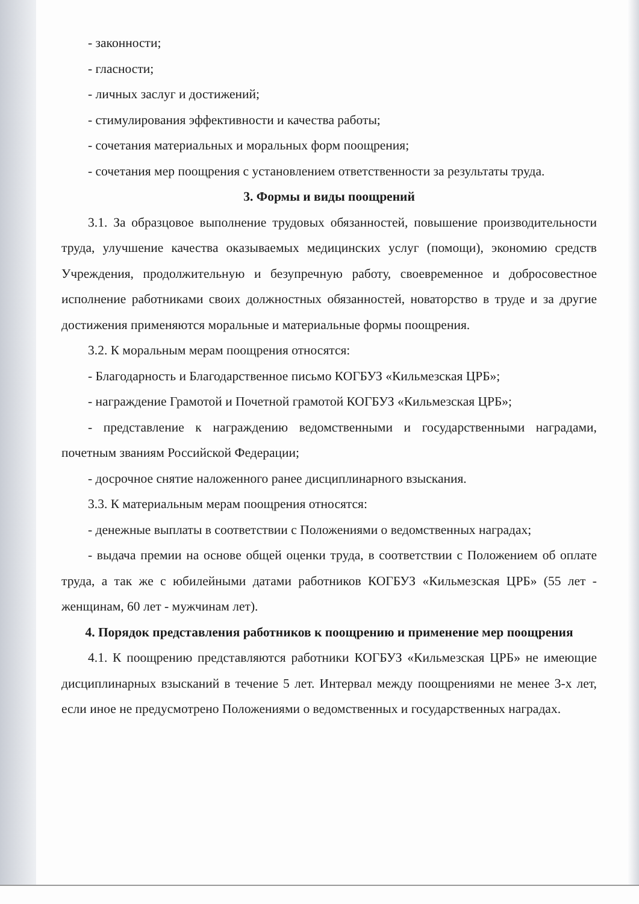- законности;
- гласности;
- личных заслуг и достижений;
- стимулирования эффективности и качества работы;
- сочетания материальных и моральных форм поощрения;
- сочетания мер поощрения с установлением ответственности за результаты труда.
3. Формы и виды поощрений
3.1. За образцовое выполнение трудовых обязанностей, повышение производительности труда, улучшение качества оказываемых медицинских услуг (помощи), экономию средств Учреждения, продолжительную и безупречную работу, своевременное и добросовестное исполнение работниками своих должностных обязанностей, новаторство в труде и за другие достижения применяются моральные и материальные формы поощрения.
3.2. К моральным мерам поощрения относятся:
- Благодарность и Благодарственное письмо КОГБУЗ «Кильмезская ЦРБ»;
- награждение Грамотой и Почетной грамотой КОГБУЗ «Кильмезская ЦРБ»;
- представление к награждению ведомственными и государственными наградами, почетным званиям Российской Федерации;
- досрочное снятие наложенного ранее дисциплинарного взыскания.
3.3. К материальным мерам поощрения относятся:
- денежные выплаты в соответствии с Положениями о ведомственных наградах;
- выдача премии на основе общей оценки труда, в соответствии с Положением об оплате труда, а так же с юбилейными датами работников КОГБУЗ «Кильмезская ЦРБ» (55 лет - женщинам, 60 лет - мужчинам лет).
4. Порядок представления работников к поощрению и применение мер поощрения
4.1. К поощрению представляются работники КОГБУЗ «Кильмезская ЦРБ» не имеющие дисциплинарных взысканий в течение 5 лет. Интервал между поощрениями не менее 3-х лет, если иное не предусмотрено Положениями о ведомственных и государственных наградах.